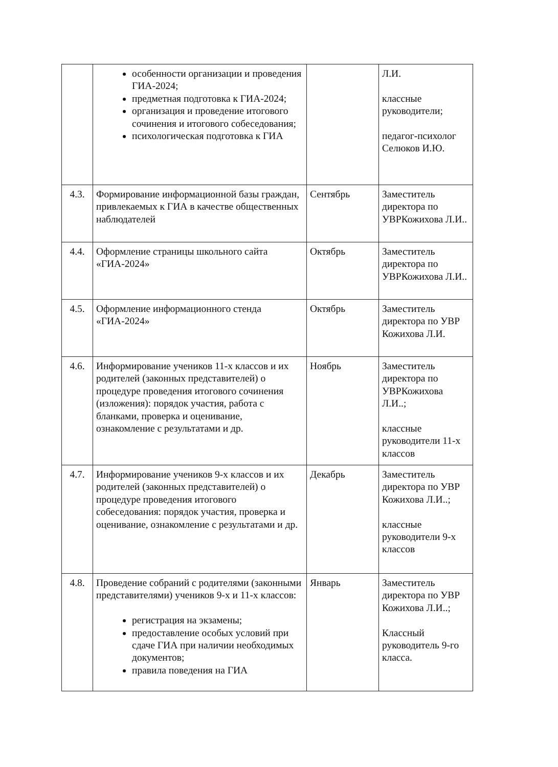| | особенности организации и проведения ГИА-2024; предметная подготовка к ГИА-2024; организация и проведение итогового сочинения и итогового собеседования; психологическая подготовка к ГИА | | Л.И. классные руководители; педагог-психолог Селюков И.Ю. |
| 4.3. | Формирование информационной базы граждан, привлекаемых к ГИА в качестве общественных наблюдателей | Сентябрь | Заместитель директора по УВРКожихова Л.И.. |
| 4.4. | Оформление страницы школьного сайта «ГИА-2024» | Октябрь | Заместитель директора по УВРКожихова Л.И.. |
| 4.5. | Оформление информационного стенда «ГИА-2024» | Октябрь | Заместитель директора по УВР Кожихова Л.И. |
| 4.6. | Информирование учеников 11-х классов и их родителей (законных представителей) о процедуре проведения итогового сочинения (изложения): порядок участия, работа с бланками, проверка и оценивание, ознакомление с результатами и др. | Ноябрь | Заместитель директора по УВРКожихова Л.И..; классные руководители 11-х классов |
| 4.7. | Информирование учеников 9-х классов и их родителей (законных представителей) о процедуре проведения итогового собеседования: порядок участия, проверка и оценивание, ознакомление с результатами и др. | Декабрь | Заместитель директора по УВР Кожихова Л.И..; классные руководители 9-х классов |
| 4.8. | Проведение собраний с родителями (законными представителями) учеников 9-х и 11-х классов: регистрация на экзамены; предоставление особых условий при сдаче ГИА при наличии необходимых документов; правила поведения на ГИА | Январь | Заместитель директора по УВР Кожихова Л.И..; Классный руководитель 9-го класса. |